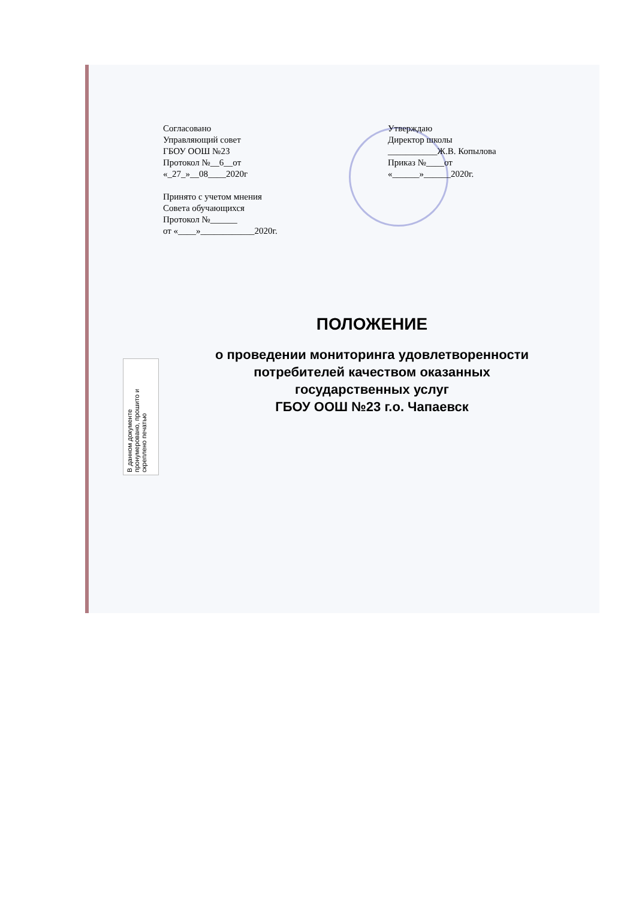Согласовано
Управляющий совет
ГБОУ ООШ №23
Протокол №__6__от
«_27_»__08____2020г
Принято с учетом мнения
Совета обучающихся
Протокол №______
от «____»____________2020г.
Утверждаю
Директор школы
___________Ж.В. Копылова
Приказ №____от
«______»______2020г.
ПОЛОЖЕНИЕ
о проведении мониторинга удовлетворенности
потребителей качеством оказанных
государственных услуг
ГБОУ ООШ №23 г.о. Чапаевск
В данном документе пронумеровано, прошито и скреплено печатью